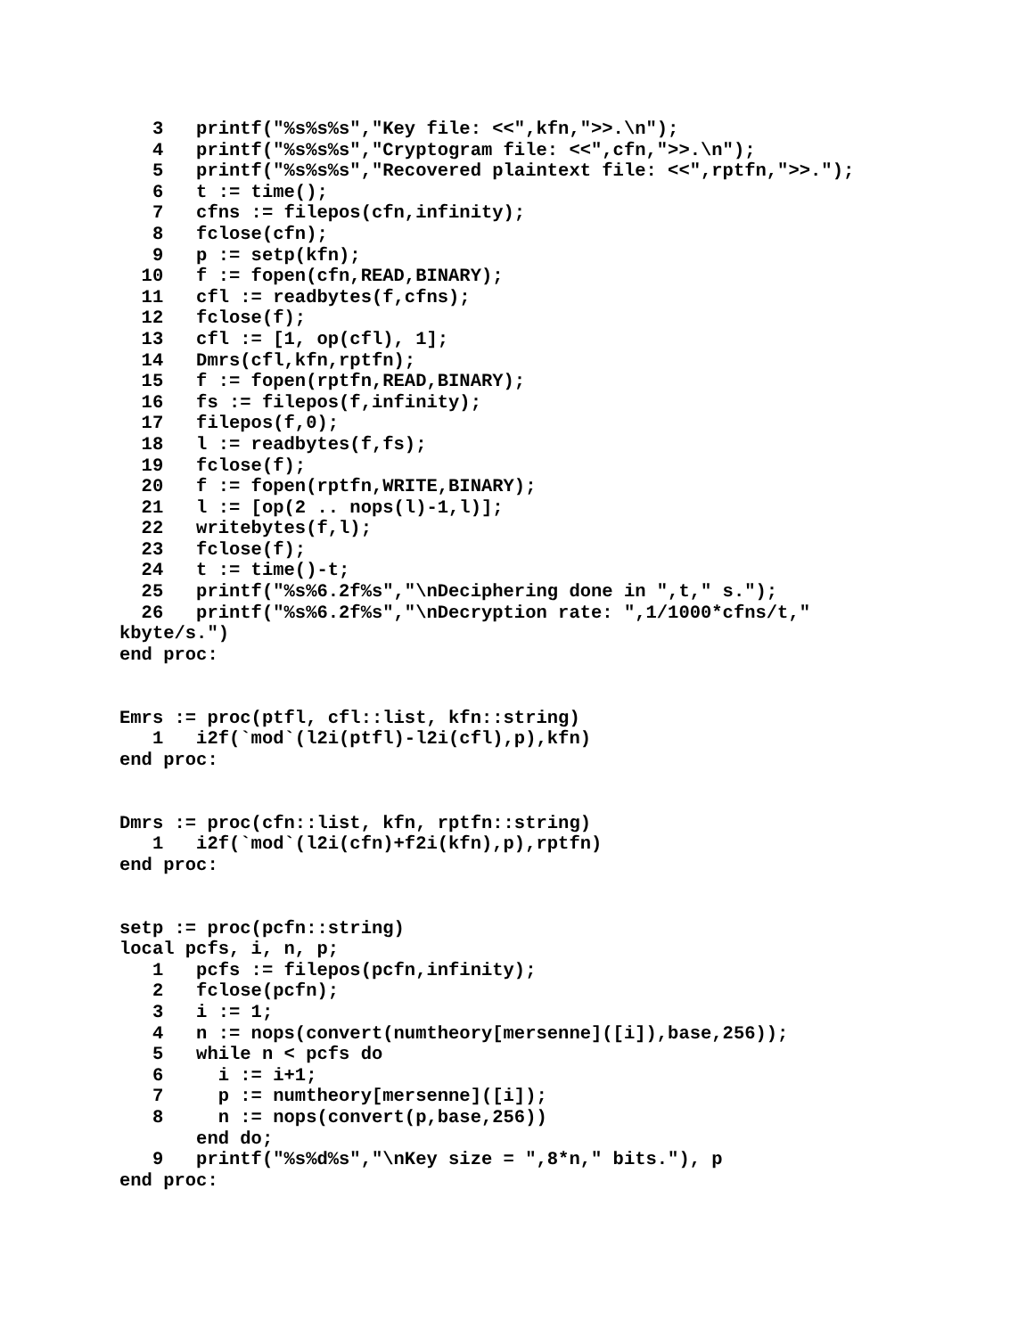3   printf("%s%s%s","Key file: <<",kfn,">>.\n");
   4   printf("%s%s%s","Cryptogram file: <<",cfn,">>.\n");
   5   printf("%s%s%s","Recovered plaintext file: <<",rptfn,">>.");
   6   t := time();
   7   cfns := filepos(cfn,infinity);
   8   fclose(cfn);
   9   p := setp(kfn);
  10   f := fopen(cfn,READ,BINARY);
  11   cfl := readbytes(f,cfns);
  12   fclose(f);
  13   cfl := [1, op(cfl), 1];
  14   Dmrs(cfl,kfn,rptfn);
  15   f := fopen(rptfn,READ,BINARY);
  16   fs := filepos(f,infinity);
  17   filepos(f,0);
  18   l := readbytes(f,fs);
  19   fclose(f);
  20   f := fopen(rptfn,WRITE,BINARY);
  21   l := [op(2 .. nops(l)-1,l)];
  22   writebytes(f,l);
  23   fclose(f);
  24   t := time()-t;
  25   printf("%s%6.2f%s","\nDeciphering done in ",t," s.");
  26   printf("%s%6.2f%s","\nDecryption rate: ",1/1000*cfns/t,"
kbyte/s.")
end proc:


Emrs := proc(ptfl, cfl::list, kfn::string)
   1   i2f(`mod`(l2i(ptfl)-l2i(cfl),p),kfn)
end proc:


Dmrs := proc(cfn::list, kfn, rptfn::string)
   1   i2f(`mod`(l2i(cfn)+f2i(kfn),p),rptfn)
end proc:


setp := proc(pcfn::string)
local pcfs, i, n, p;
   1   pcfs := filepos(pcfn,infinity);
   2   fclose(pcfn);
   3   i := 1;
   4   n := nops(convert(numtheory[mersenne]([i]),base,256));
   5   while n < pcfs do
   6     i := i+1;
   7     p := numtheory[mersenne]([i]);
   8     n := nops(convert(p,base,256))
       end do;
   9   printf("%s%d%s","\nKey size = ",8*n," bits."), p
end proc: